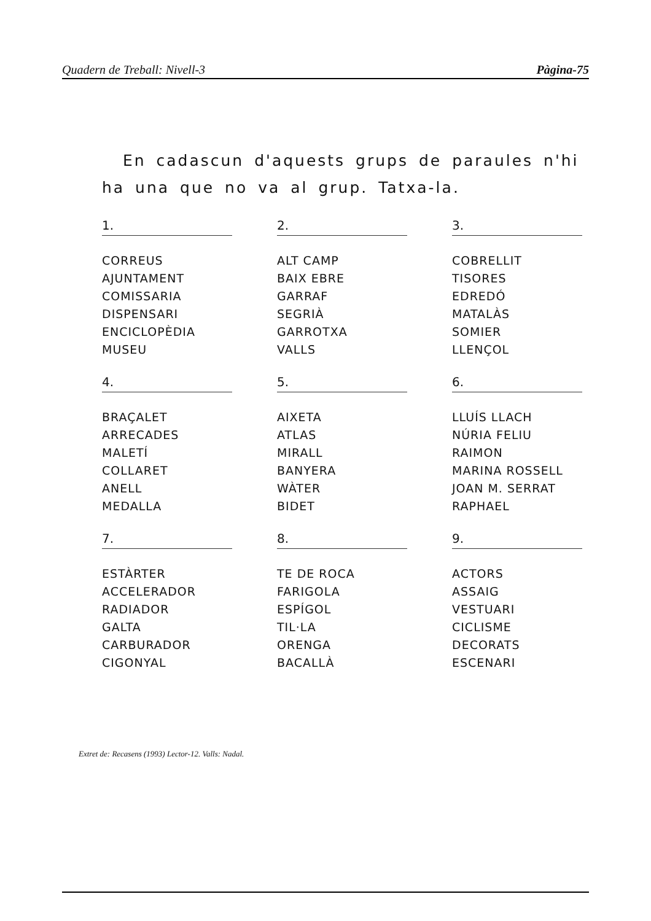Quadern de Treball: Nivell-3 Pàgina-75
En cadascun d'aquests grups de paraules n'hi ha una que no va al grup. Tatxa-la.
1.
CORREUS
AJUNTAMENT
COMISSARIA
DISPENSARI
ENCICLOPÈDIA
MUSEU
2.
ALT CAMP
BAIX EBRE
GARRAF
SEGRIÀ
GARROTXA
VALLS
3.
COBRELLIT
TISORES
EDREDÓ
MATALÀS
SOMIER
LLENÇOL
4.
BRAÇALET
ARRECADES
MALETÍ
COLLARET
ANELL
MEDALLA
5.
AIXETA
ATLAS
MIRALL
BANYERA
WÀTER
BIDET
6.
LLUÍS LLACH
NÚRIA FELIU
RAIMON
MARINA ROSSELL
JOAN M. SERRAT
RAPHAEL
7.
ESTÀRTER
ACCELERADOR
RADIADOR
GALTA
CARBURADOR
CIGONYAL
8.
TE DE ROCA
FARIGOLA
ESPÍGOL
TIL·LA
ORENGA
BACALLÀ
9.
ACTORS
ASSAIG
VESTUARI
CICLISME
DECORATS
ESCENARI
Extret de: Recasens (1993) Lector-12. Valls: Nadal.